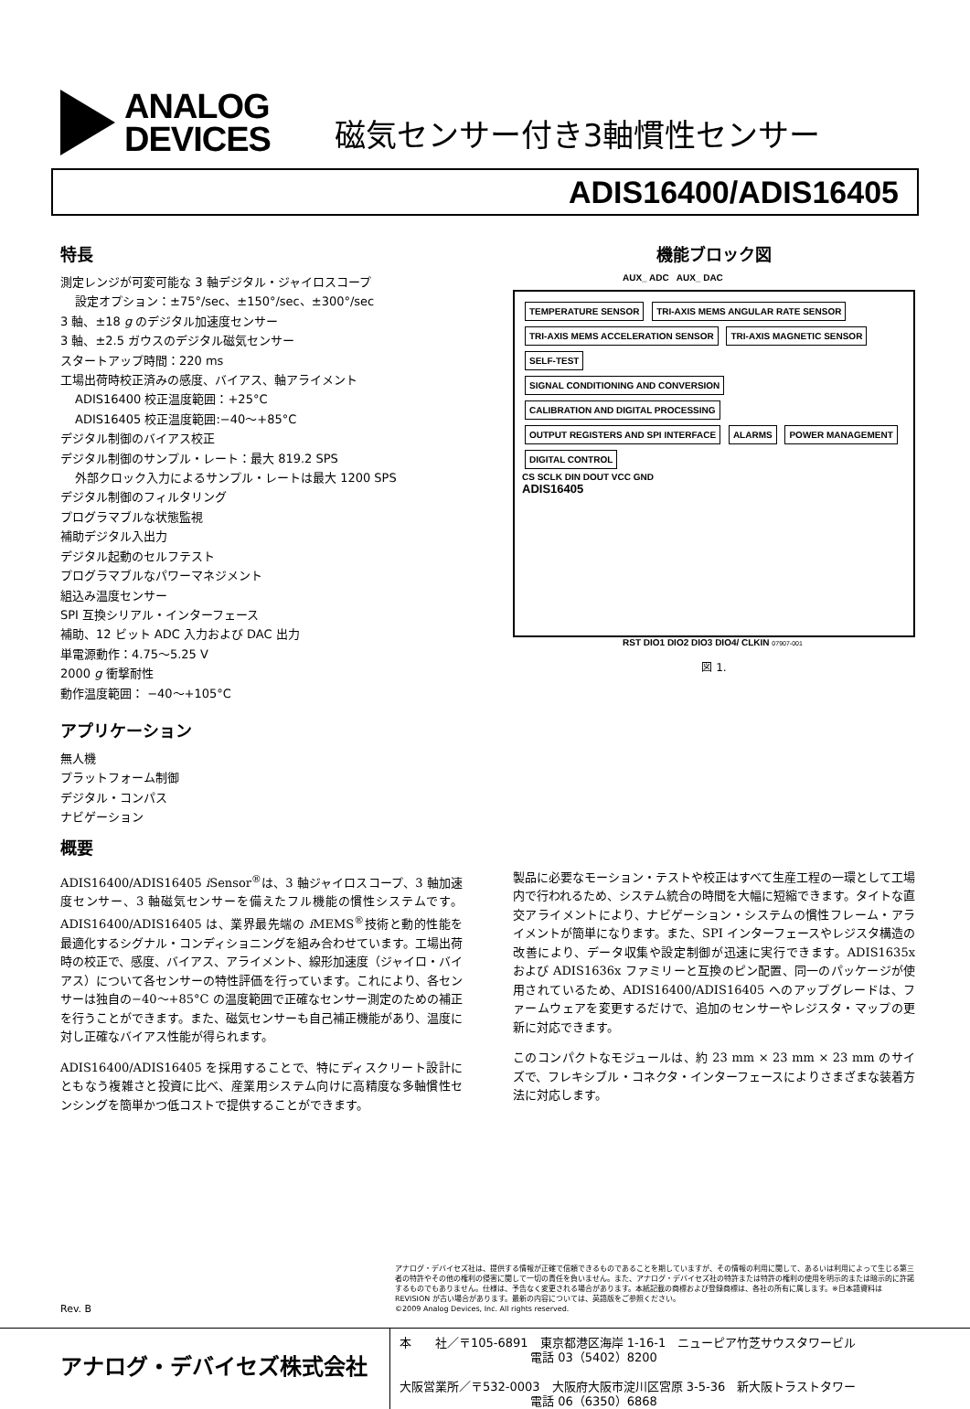ANALOG
DEVICES
磁気センサー付き3軸慣性センサー
ADIS16400/ADIS16405
特長
測定レンジが可変可能な 3 軸デジタル・ジャイロスコープ
設定オプション：±75°/sec、±150°/sec、±300°/sec
3 軸、±18 g のデジタル加速度センサー
3 軸、±2.5 ガウスのデジタル磁気センサー
スタートアップ時間：220 ms
工場出荷時校正済みの感度、バイアス、軸アライメント
ADIS16400 校正温度範囲：+25°C
ADIS16405 校正温度範囲:−40〜+85°C
デジタル制御のバイアス校正
デジタル制御のサンプル・レート：最大 819.2 SPS
外部クロック入力によるサンプル・レートは最大 1200 SPS
デジタル制御のフィルタリング
プログラマブルな状態監視
補助デジタル入出力
デジタル起動のセルフテスト
プログラマブルなパワーマネジメント
組込み温度センサー
SPI 互換シリアル・インターフェース
補助、12 ビット ADC 入力および DAC 出力
単電源動作：4.75〜5.25 V
2000 g 衝撃耐性
動作温度範囲： −40〜+105°C
アプリケーション
無人機
プラットフォーム制御
デジタル・コンパス
ナビゲーション
機能ブロック図
AUX_ ADC AUX_ DAC
TEMPERATURE SENSOR TRI-AXIS MEMS ANGULAR RATE SENSOR TRI-AXIS MEMS ACCELERATION SENSOR TRI-AXIS MAGNETIC SENSOR SELF-TEST
SIGNAL CONDITIONING AND CONVERSION CALIBRATION AND DIGITAL PROCESSING OUTPUT REGISTERS AND SPI INTERFACE ALARMS POWER MANAGEMENT DIGITAL CONTROL
CS SCLK DIN DOUT VCC GND
ADIS16405
RST DIO1 DIO2 DIO3 DIO4/ CLKIN 07907-001
図 1.
概要
ADIS16400/ADIS16405 i Sensor<sup>®</sup>は、3 軸ジャイロスコープ、3 軸加速度センサー、3 軸磁気センサーを備えたフル機能の慣性システムです。ADIS16400/ADIS16405 は、業界最先端の i MEMS<sup>®</sup>技術と動的性能を最適化するシグナル・コンディショニングを組み合わせています。工場出荷時の校正で、感度、バイアス、アライメント、線形加速度（ジャイロ・バイアス）について各センサーの特性評価を行っています。これにより、各センサーは独自の−40〜+85°C の温度範囲で正確なセンサー測定のための補正を行うことができます。また、磁気センサーも自己補正機能があり、温度に対し正確なバイアス性能が得られます。
ADIS16400/ADIS16405 を採用することで、特にディスクリート設計にともなう複雑さと投資に比べ、産業用システム向けに高精度な多軸慣性センシングを簡単かつ低コストで提供することができます。
製品に必要なモーション・テストや校正はすべて生産工程の一環として工場内で行われるため、システム統合の時間を大幅に短縮できます。タイトな直交アライメントにより、ナビゲーション・システムの慣性フレーム・アライメントが簡単になります。また、SPI インターフェースやレジスタ構造の改善により、データ収集や設定制御が迅速に実行できます。ADIS1635x および ADIS1636x ファミリーと互換のピン配置、同一のパッケージが使用されているため、ADIS16400/ADIS16405 へのアップグレードは、ファームウェアを変更するだけで、追加のセンサーやレジスタ・マップの更新に対応できます。
このコンパクトなモジュールは、約 23 mm × 23 mm × 23 mm のサイズで、フレキシブル・コネクタ・インターフェースによりさまざまな装着方法に対応します。
アナログ・デバイセズ社は、提供する情報が正確で信頼できるものであることを期していますが、その情報の利用に関して、あるいは利用によって生じる第三者の特許やその他の権利の侵害に関して一切の責任を負いません。また、アナログ・デバイセズ社の特許または特許の権利の使用を明示的または暗示的に許諾するものでもありません。仕様は、予告なく変更される場合があります。本紙記載の商標および登録商標は、各社の所有に属します。※日本語資料は REVISION が古い場合があります。最新の内容については、英語版をご参照ください。
©2009 Analog Devices, Inc. All rights reserved.
Rev. B
アナログ・デバイセズ株式会社
本　　社／〒105-6891　東京都港区海岸 1-16-1　ニューピア竹芝サウスタワービル
　　　　　　　　　　　電話 03（5402）8200
大阪営業所／〒532-0003　大阪府大阪市淀川区宮原 3-5-36　新大阪トラストタワー
　　　　　　　　　　　電話 06（6350）6868